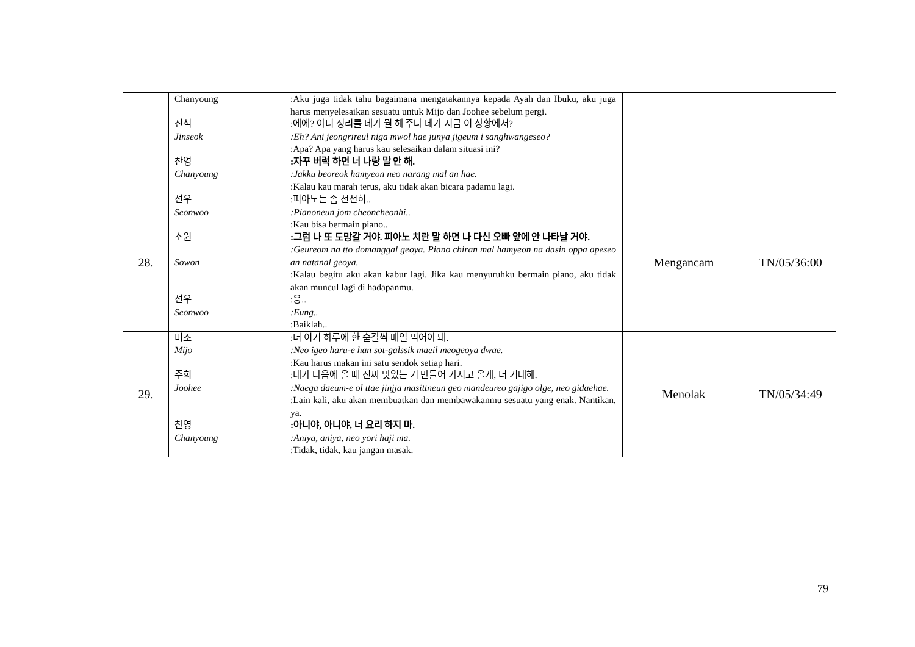| | Chanyoung :Aku juga tidak tahu bagaimana mengatakannya kepada Ayah dan Ibuku, aku juga harus menyelesaikan sesuatu untuk Mijo dan Joohee sebelum pergi. 진석 Jinseok :에에? 아니 정리를 네가 뭘 해 주냐 네가 지금 이 상황에서? :Eh? Ani jeongrireul niga mwol hae junya jigeum i sanghwangeseo? :Apa? Apa yang harus kau selesaikan dalam situasi ini? 찬영 Chanyoung :자꾸 버럭 하면 너 나랑 말 안 해. :Jakku beoreok hamyeon neo narang mal an hae. :Kalau kau marah terus, aku tidak akan bicara padamu lagi. | | |
| 28. | 선우 Seonwoo :피아노는 좀 천천히.. :Pianoneun jom cheoncheonhi.. :Kau bisa bermain piano.. 소원 Sowon :그럼 나 또 도망갈 거야. 피아노 치란 말 하면 나 다신 오빠 앞에 안 나타날 거야. :Geureom na tto domanggal geoya. Piano chiran mal hamyeon na dasin oppa apeseo an natanal geoya. :Kalau begitu aku akan kabur lagi. Jika kau menyuruhku bermain piano, aku tidak akan muncul lagi di hadapanmu. 선우 Seonwoo :응.. :Eung.. :Baiklah.. | Mengancam | TN/05/36:00 |
| 29. | 미조 Mijo :너 이거 하루에 한 숟갈씩 매일 먹어야 돼. :Neo igeo haru-e han sot-galssik maeil meogeoya dwae. :Kau harus makan ini satu sendok setiap hari. 주희 Joohee :내가 다음에 올 때 진짜 맛있는 거 만들어 가지고 올게, 너 기대해. :Naega daeum-e ol ttae jinjja masittneun geo mandeureo gajigo olge, neo gidaehae. :Lain kali, aku akan membuatkan dan membawakanmu sesuatu yang enak. Nantikan, ya. 찬영 Chanyoung :아니야, 아니야, 너 요리 하지 마. :Aniya, aniya, neo yori haji ma. :Tidak, tidak, kau jangan masak. | Menolak | TN/05/34:49 |
79